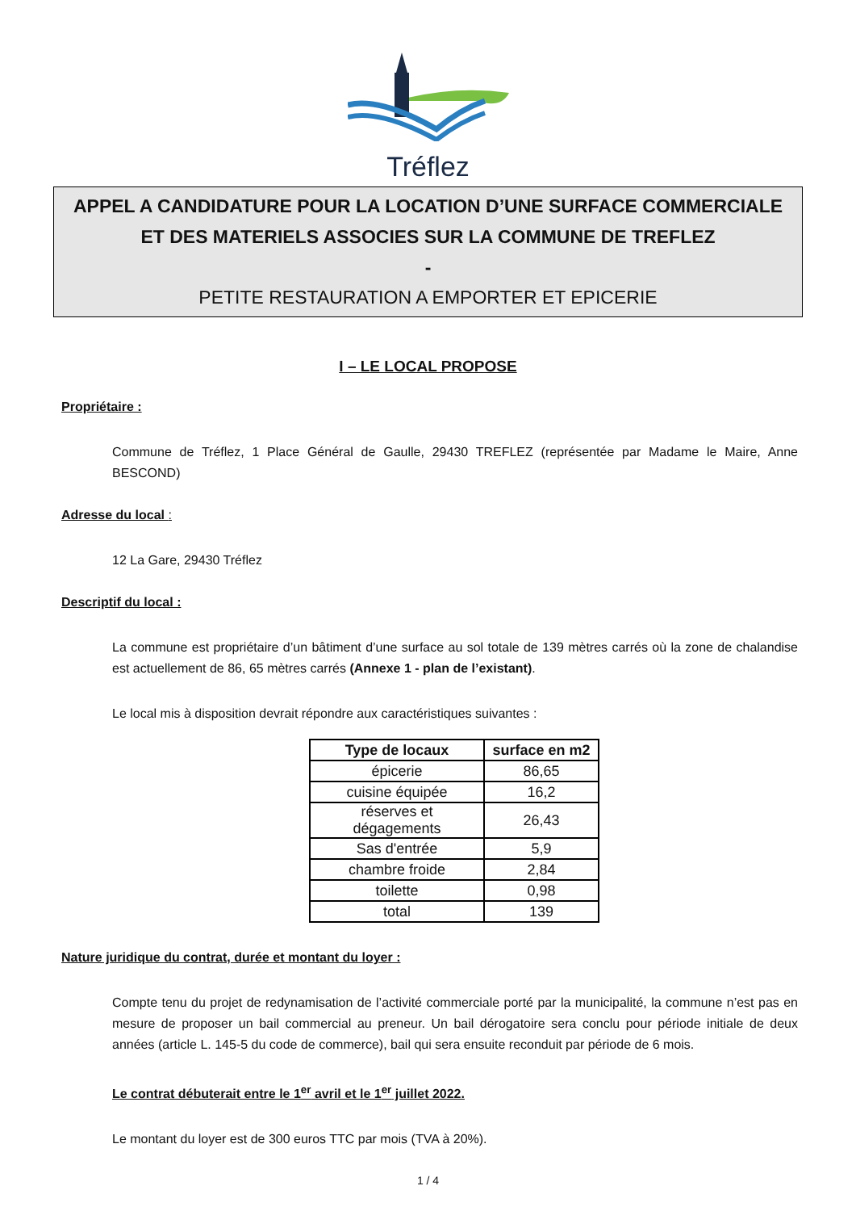Tréflez
APPEL A CANDIDATURE POUR LA LOCATION D’UNE SURFACE COMMERCIALE ET DES MATERIELS ASSOCIES SUR LA COMMUNE DE TREFLEZ
-
PETITE RESTAURATION A EMPORTER ET EPICERIE
I – LE LOCAL PROPOSE
Propriétaire :
Commune de Tréflez, 1 Place Général de Gaulle, 29430 TREFLEZ (représentée par Madame le Maire, Anne BESCOND)
Adresse du local :
12 La Gare, 29430 Tréflez
Descriptif du local :
La commune est propriétaire d’un bâtiment d’une surface au sol totale de 139 mètres carrés où la zone de chalandise est actuellement de 86, 65 mètres carrés (Annexe 1 - plan de l’existant).
Le local mis à disposition devrait répondre aux caractéristiques suivantes :
| Type de locaux | surface en m2 |
| --- | --- |
| épicerie | 86,65 |
| cuisine équipée | 16,2 |
| réserves et dégagements | 26,43 |
| Sas d'entrée | 5,9 |
| chambre froide | 2,84 |
| toilette | 0,98 |
| total | 139 |
Nature juridique du contrat, durée et montant du loyer :
Compte tenu du projet de redynamisation de l’activité commerciale porté par la municipalité, la commune n’est pas en mesure de proposer un bail commercial au preneur. Un bail dérogatoire sera conclu pour période initiale de deux années (article L. 145-5 du code de commerce), bail qui sera ensuite reconduit par période de 6 mois.
Le contrat débuterait entre le 1<sup>er</sup> avril et le 1<sup>er</sup> juillet 2022.
Le montant du loyer est de 300 euros TTC par mois (TVA à 20%).
1 / 4